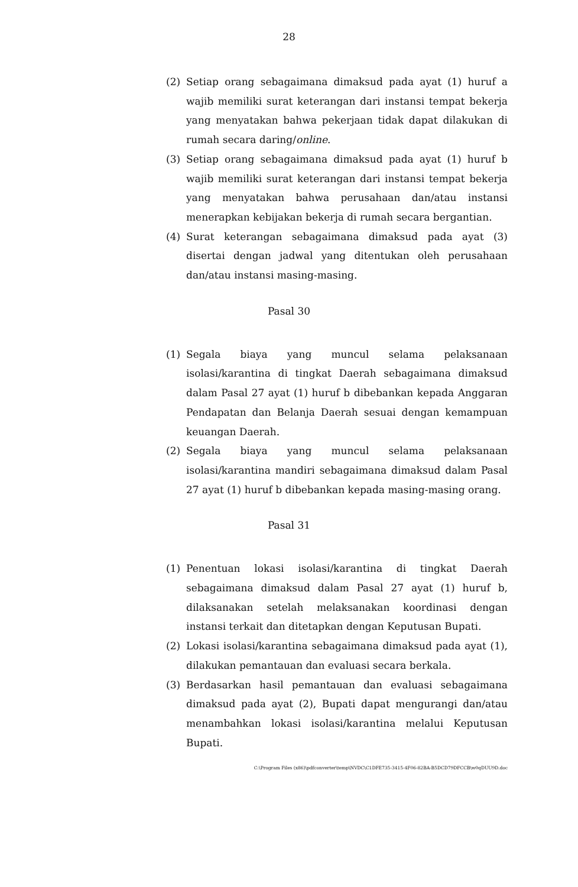28
(2) Setiap orang sebagaimana dimaksud pada ayat (1) huruf a wajib memiliki surat keterangan dari instansi tempat bekerja yang menyatakan bahwa pekerjaan tidak dapat dilakukan di rumah secara daring/online.
(3) Setiap orang sebagaimana dimaksud pada ayat (1) huruf b wajib memiliki surat keterangan dari instansi tempat bekerja yang menyatakan bahwa perusahaan dan/atau instansi menerapkan kebijakan bekerja di rumah secara bergantian.
(4) Surat keterangan sebagaimana dimaksud pada ayat (3) disertai dengan jadwal yang ditentukan oleh perusahaan dan/atau instansi masing-masing.
Pasal 30
(1) Segala biaya yang muncul selama pelaksanaan isolasi/karantina di tingkat Daerah sebagaimana dimaksud dalam Pasal 27 ayat (1) huruf b dibebankan kepada Anggaran Pendapatan dan Belanja Daerah sesuai dengan kemampuan keuangan Daerah.
(2) Segala biaya yang muncul selama pelaksanaan isolasi/karantina mandiri sebagaimana dimaksud dalam Pasal 27 ayat (1) huruf b dibebankan kepada masing-masing orang.
Pasal 31
(1) Penentuan lokasi isolasi/karantina di tingkat Daerah sebagaimana dimaksud dalam Pasal 27 ayat (1) huruf b, dilaksanakan setelah melaksanakan koordinasi dengan instansi terkait dan ditetapkan dengan Keputusan Bupati.
(2) Lokasi isolasi/karantina sebagaimana dimaksud pada ayat (1), dilakukan pemantauan dan evaluasi secara berkala.
(3) Berdasarkan hasil pemantauan dan evaluasi sebagaimana dimaksud pada ayat (2), Bupati dapat mengurangi dan/atau menambahkan lokasi isolasi/karantina melalui Keputusan Bupati.
C:\Program Files (x86)\pdfconverter\temp\NVDC\C1DFE735-3415-4F06-82BA-B5DCD79DFCCB\w0qDUU9D.doc